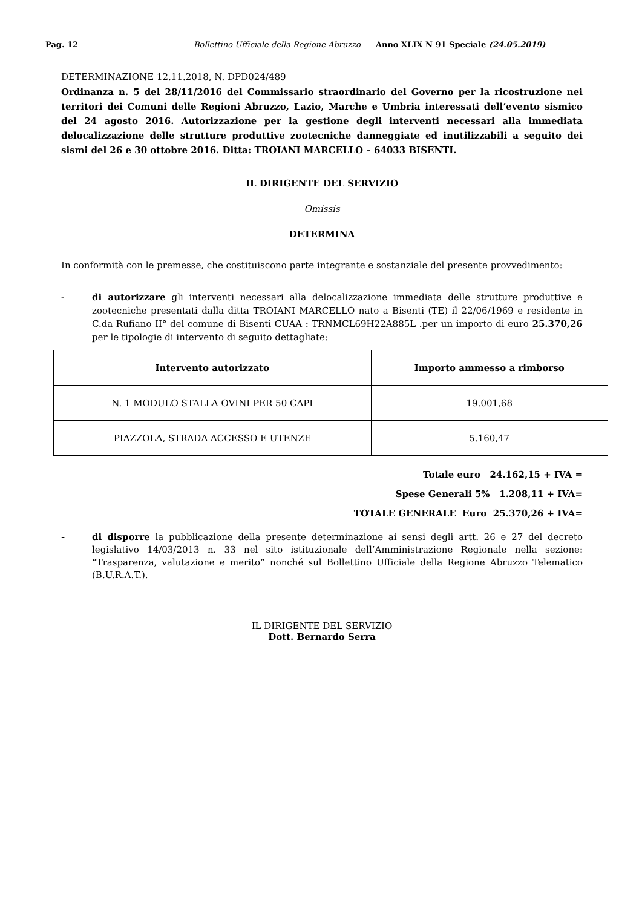Pag. 12 Bollettino Ufficiale della Regione Abruzzo Anno XLIX N 91 Speciale (24.05.2019)
DETERMINAZIONE 12.11.2018, N. DPD024/489
Ordinanza n. 5 del 28/11/2016 del Commissario straordinario del Governo per la ricostruzione nei territori dei Comuni delle Regioni Abruzzo, Lazio, Marche e Umbria interessati dell’evento sismico del 24 agosto 2016. Autorizzazione per la gestione degli interventi necessari alla immediata delocalizzazione delle strutture produttive zootecniche danneggiate ed inutilizzabili a seguito dei sismi del 26 e 30 ottobre 2016. Ditta: TROIANI MARCELLO – 64033 BISENTI.
IL DIRIGENTE DEL SERVIZIO
Omissis
DETERMINA
In conformità con le premesse, che costituiscono parte integrante e sostanziale del presente provvedimento:
- di autorizzare gli interventi necessari alla delocalizzazione immediata delle strutture produttive e zootecniche presentati dalla ditta TROIANI MARCELLO nato a Bisenti (TE) il 22/06/1969 e residente in C.da Rufiano II° del comune di Bisenti CUAA : TRNMCL69H22A885L .per un importo di euro 25.370,26 per le tipologie di intervento di seguito dettagliate:
| Intervento autorizzato | Importo ammesso a rimborso |
| --- | --- |
| N. 1 MODULO STALLA OVINI PER 50 CAPI | 19.001,68 |
| PIAZZOLA, STRADA ACCESSO E UTENZE | 5.160,47 |
Totale euro 24.162,15 + IVA =
Spese Generali 5% 1.208,11 + IVA=
TOTALE GENERALE Euro 25.370,26 + IVA=
- di disporre la pubblicazione della presente determinazione ai sensi degli artt. 26 e 27 del decreto legislativo 14/03/2013 n. 33 nel sito istituzionale dell’Amministrazione Regionale nella sezione: “Trasparenza, valutazione e merito” nonché sul Bollettino Ufficiale della Regione Abruzzo Telematico (B.U.R.A.T.).
IL DIRIGENTE DEL SERVIZIO
Dott. Bernardo Serra